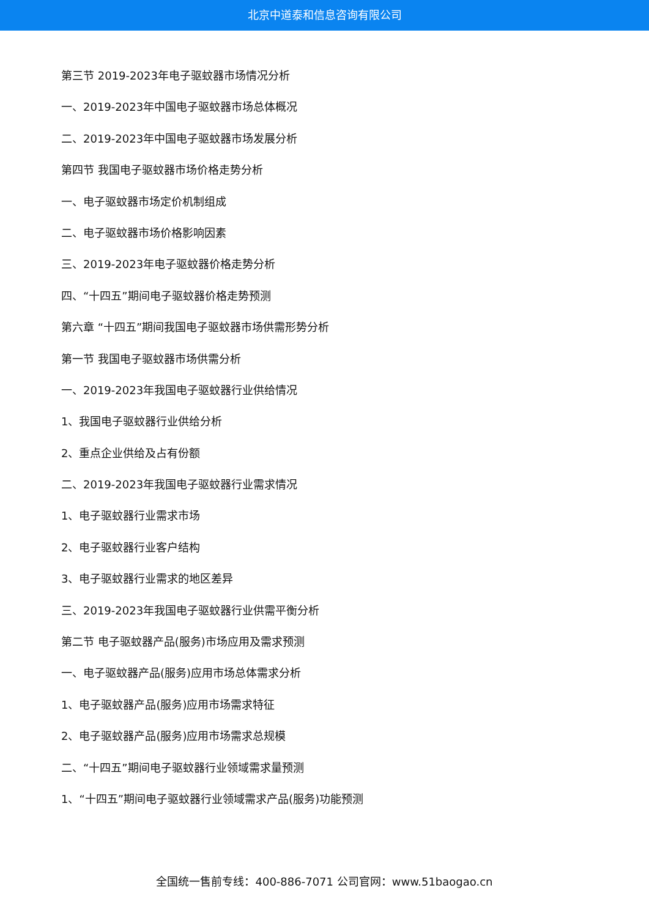北京中道泰和信息咨询有限公司
第三节 2019-2023年电子驱蚊器市场情况分析
一、2019-2023年中国电子驱蚊器市场总体概况
二、2019-2023年中国电子驱蚊器市场发展分析
第四节 我国电子驱蚊器市场价格走势分析
一、电子驱蚊器市场定价机制组成
二、电子驱蚊器市场价格影响因素
三、2019-2023年电子驱蚊器价格走势分析
四、“十四五”期间电子驱蚊器价格走势预测
第六章 “十四五”期间我国电子驱蚊器市场供需形势分析
第一节 我国电子驱蚊器市场供需分析
一、2019-2023年我国电子驱蚊器行业供给情况
1、我国电子驱蚊器行业供给分析
2、重点企业供给及占有份额
二、2019-2023年我国电子驱蚊器行业需求情况
1、电子驱蚊器行业需求市场
2、电子驱蚊器行业客户结构
3、电子驱蚊器行业需求的地区差异
三、2019-2023年我国电子驱蚊器行业供需平衡分析
第二节 电子驱蚊器产品(服务)市场应用及需求预测
一、电子驱蚊器产品(服务)应用市场总体需求分析
1、电子驱蚊器产品(服务)应用市场需求特征
2、电子驱蚊器产品(服务)应用市场需求总规模
二、“十四五”期间电子驱蚊器行业领域需求量预测
1、“十四五”期间电子驱蚊器行业领域需求产品(服务)功能预测
全国统一售前专线：400-886-7071 公司官网：www.51baogao.cn